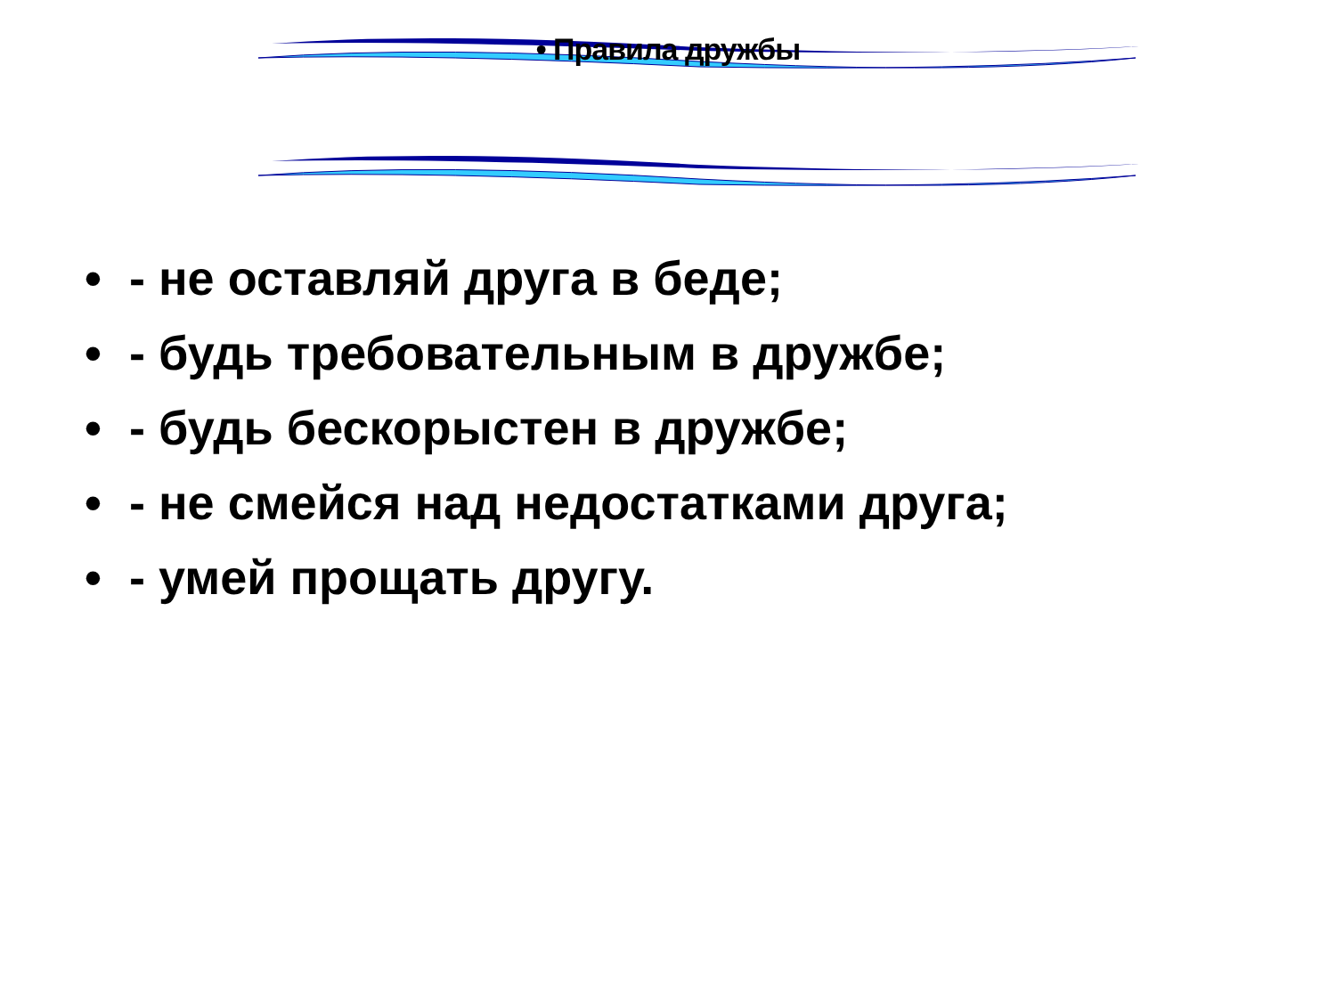• Правила дружбы
• - не оставляй друга в беде;
• - будь требовательным в дружбе;
• - будь бескорыстен в дружбе;
• - не смейся над недостатками друга;
• - умей прощать другу.